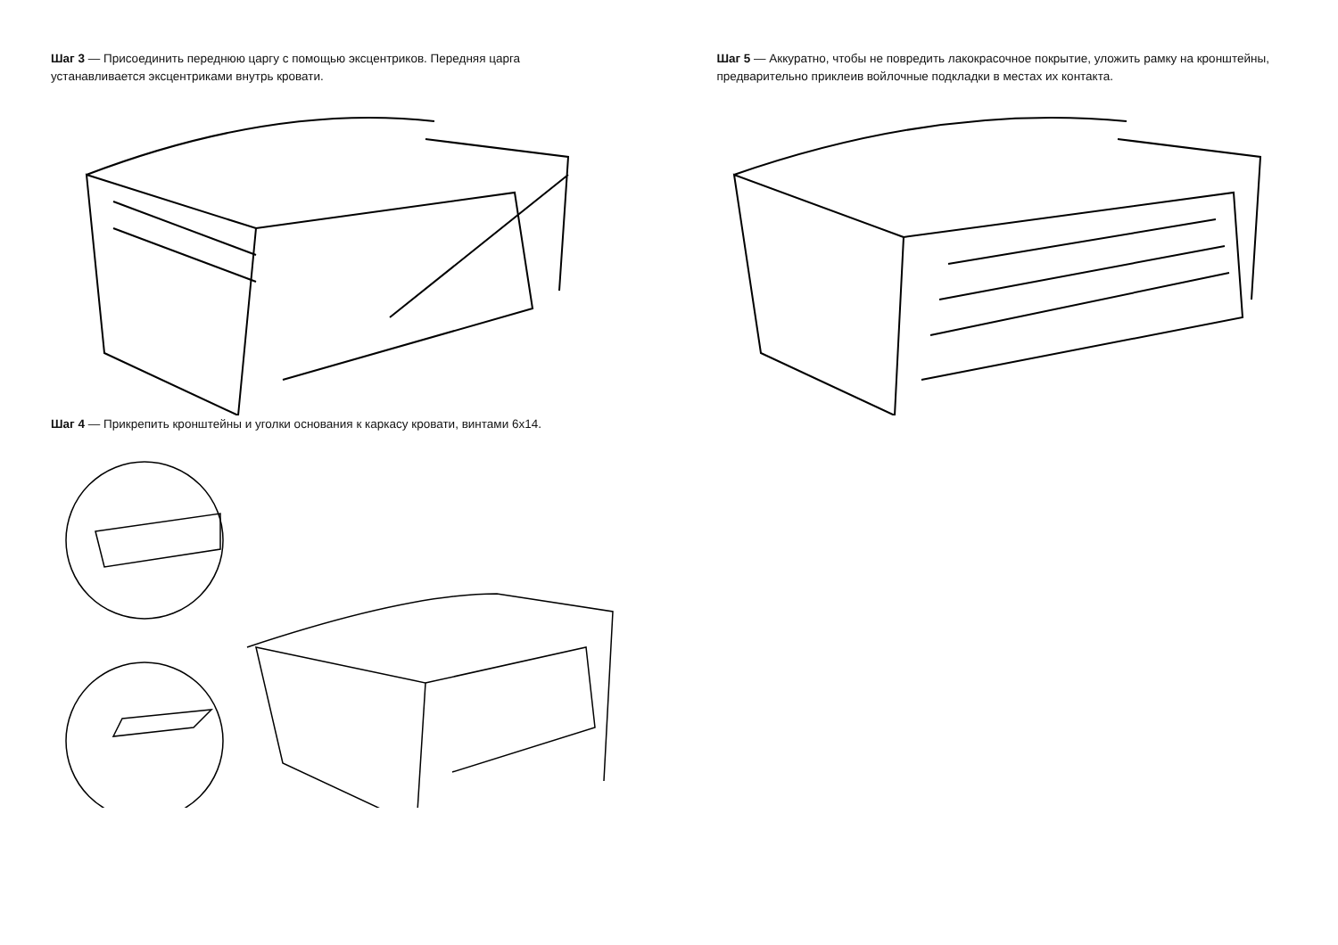Шаг 3 — Присоединить переднюю царгу с помощью эксцентриков. Передняя царга устанавливается эксцентриками внутрь кровати.
Шаг 4 — Прикрепить кронштейны и уголки основания к каркасу кровати, винтами 6x14.
Шаг 5 — Аккуратно, чтобы не повредить лакокрасочное покрытие, уложить рамку на кронштейны, предварительно приклеив войлочные подкладки в местах их контакта.